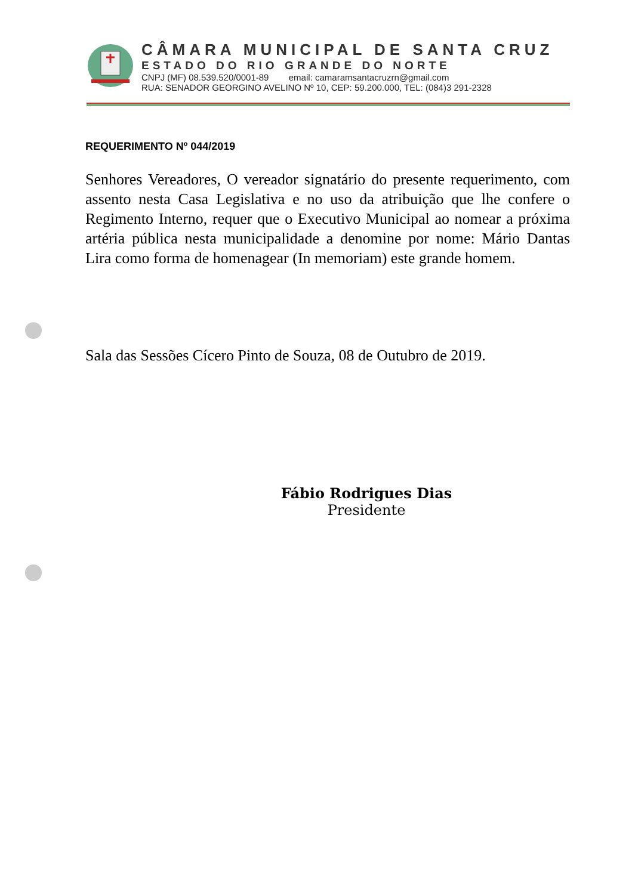CÂMARA MUNICIPAL DE SANTA CRUZ
ESTADO DO RIO GRANDE DO NORTE
CNPJ (MF) 08.539.520/0001-89 email: camaramsantacruzrn@gmail.com
RUA: SENADOR GEORGINO AVELINO Nº 10, CEP: 59.200.000, TEL: (084)3 291-2328
REQUERIMENTO Nº 044/2019
Senhores Vereadores, O vereador signatário do presente requerimento, com assento nesta Casa Legislativa e no uso da atribuição que lhe confere o Regimento Interno, requer que o Executivo Municipal ao nomear a próxima artéria pública nesta municipalidade a denomine por nome: Mário Dantas Lira como forma de homenagear (In memoriam) este grande homem.
Sala das Sessões Cícero Pinto de Souza, 08 de Outubro de 2019.
Fábio Rodrigues Dias
Presidente